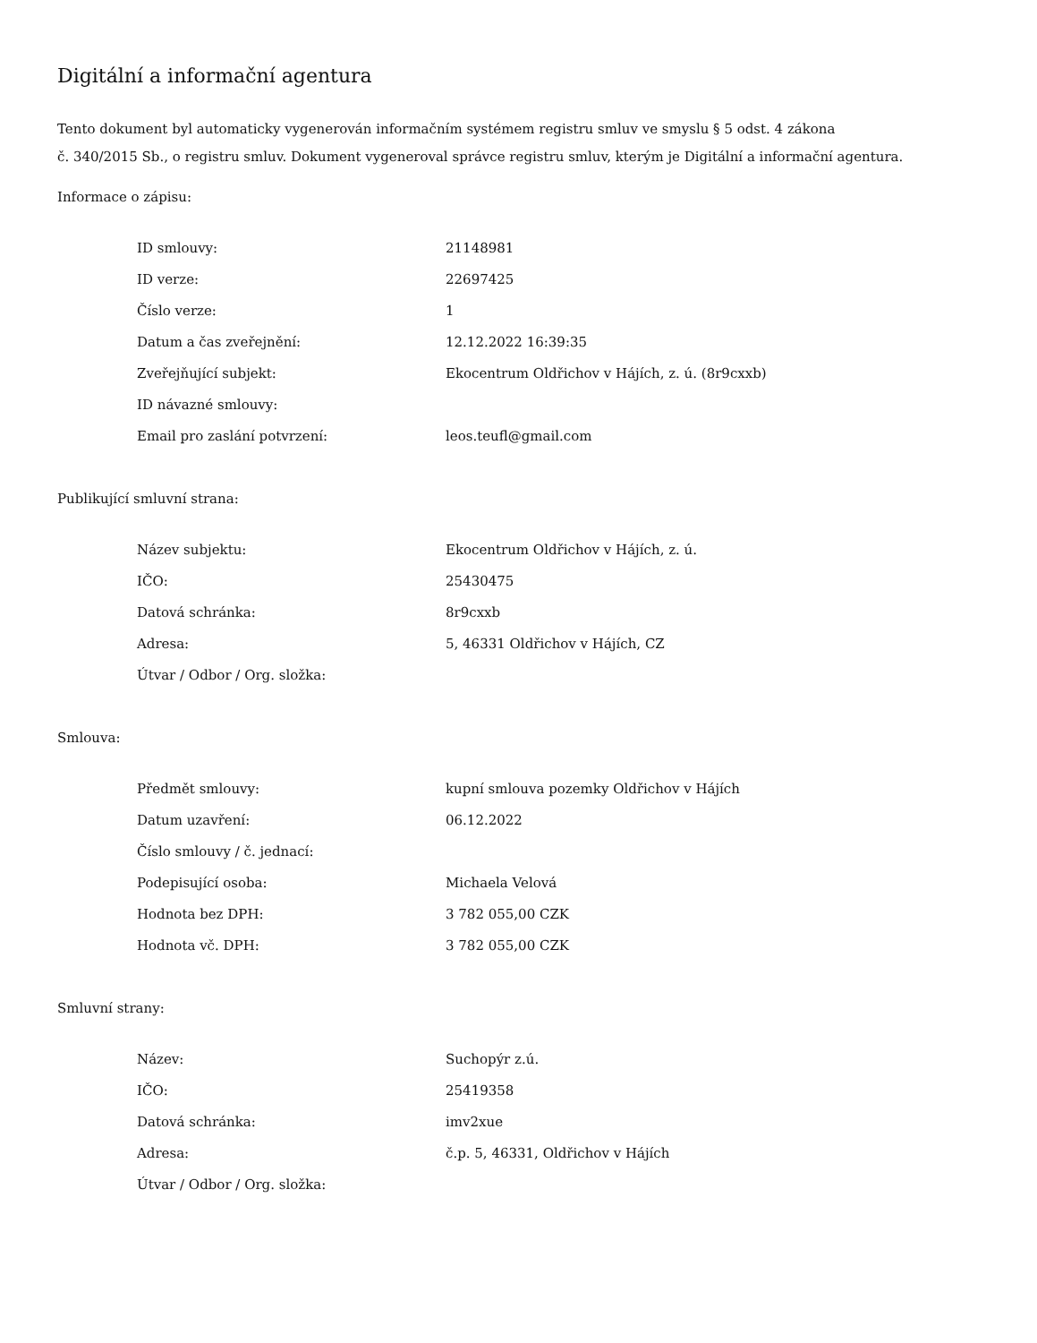Digitální a informační agentura
Tento dokument byl automaticky vygenerován informačním systémem registru smluv ve smyslu § 5 odst. 4 zákona
č. 340/2015 Sb., o registru smluv. Dokument vygeneroval správce registru smluv, kterým je Digitální a informační agentura.
Informace o zápisu:
| ID smlouvy: | 21148981 |
| ID verze: | 22697425 |
| Číslo verze: | 1 |
| Datum a čas zveřejnění: | 12.12.2022 16:39:35 |
| Zveřejňující subjekt: | Ekocentrum Oldřichov v Hájích, z. ú. (8r9cxxb) |
| ID návazné smlouvy: | |
| Email pro zaslání potvrzení: | leos.teufl@gmail.com |
Publikující smluvní strana:
| Název subjektu: | Ekocentrum Oldřichov v Hájích, z. ú. |
| IČO: | 25430475 |
| Datová schránka: | 8r9cxxb |
| Adresa: | 5, 46331 Oldřichov v Hájích, CZ |
| Útvar / Odbor / Org. složka: | |
Smlouva:
| Předmět smlouvy: | kupní smlouva pozemky Oldřichov v Hájích |
| Datum uzavření: | 06.12.2022 |
| Číslo smlouvy / č. jednací: | |
| Podepisující osoba: | Michaela Velová |
| Hodnota bez DPH: | 3 782 055,00 CZK |
| Hodnota vč. DPH: | 3 782 055,00 CZK |
Smluvní strany:
| Název: | Suchopýr z.ú. |
| IČO: | 25419358 |
| Datová schránka: | imv2xue |
| Adresa: | č.p. 5, 46331, Oldřichov v Hájích |
| Útvar / Odbor / Org. složka: | |